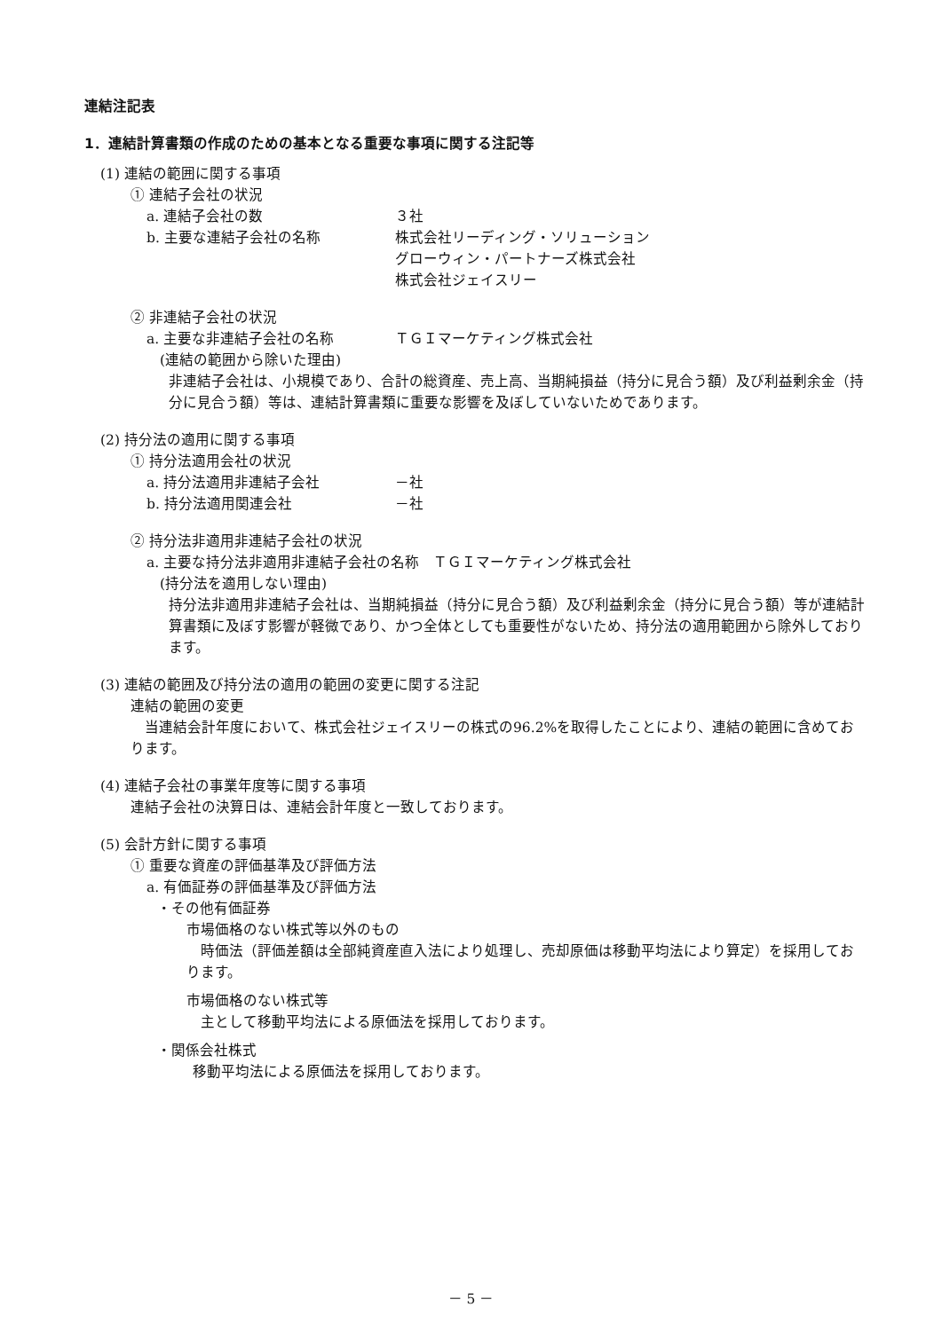連結注記表
1．連結計算書類の作成のための基本となる重要な事項に関する注記等
(1) 連結の範囲に関する事項
① 連結子会社の状況
a. 連結子会社の数 ３社
b. 主要な連結子会社の名称 株式会社リーディング・ソリューション
グローウィン・パートナーズ株式会社
株式会社ジェイスリー
② 非連結子会社の状況
a. 主要な非連結子会社の名称 ＴＧＩマーケティング株式会社
(連結の範囲から除いた理由)
非連結子会社は、小規模であり、合計の総資産、売上高、当期純損益（持分に見合う額）及び利益剰余金（持分に見合う額）等は、連結計算書類に重要な影響を及ぼしていないためであります。
(2) 持分法の適用に関する事項
① 持分法適用会社の状況
a. 持分法適用非連結子会社 －社
b. 持分法適用関連会社 －社
② 持分法非適用非連結子会社の状況
a. 主要な持分法非適用非連結子会社の名称　ＴＧＩマーケティング株式会社
(持分法を適用しない理由)
持分法非適用非連結子会社は、当期純損益（持分に見合う額）及び利益剰余金（持分に見合う額）等が連結計算書類に及ぼす影響が軽微であり、かつ全体としても重要性がないため、持分法の適用範囲から除外しております。
(3) 連結の範囲及び持分法の適用の範囲の変更に関する注記
連結の範囲の変更
　当連結会計年度において、株式会社ジェイスリーの株式の96.2%を取得したことにより、連結の範囲に含めております。
(4) 連結子会社の事業年度等に関する事項
連結子会社の決算日は、連結会計年度と一致しております。
(5) 会計方針に関する事項
① 重要な資産の評価基準及び評価方法
a. 有価証券の評価基準及び評価方法
・その他有価証券
市場価格のない株式等以外のもの
　時価法（評価差額は全部純資産直入法により処理し、売却原価は移動平均法により算定）を採用しております。
市場価格のない株式等
　主として移動平均法による原価法を採用しております。
・関係会社株式
移動平均法による原価法を採用しております。
－ 5 －